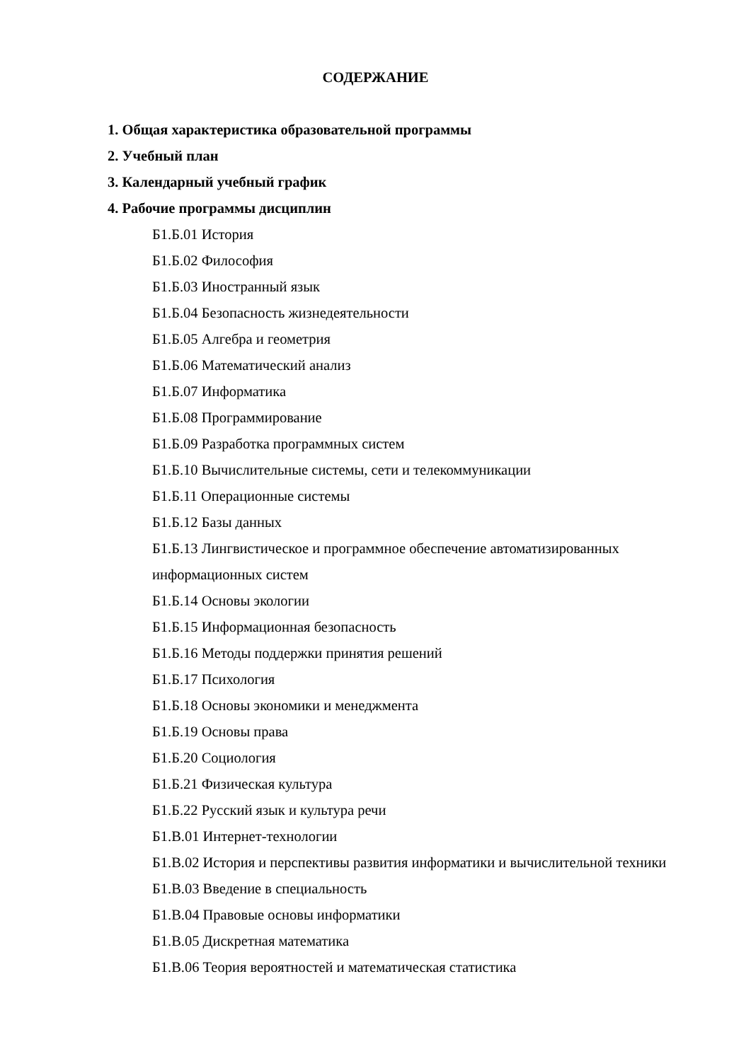СОДЕРЖАНИЕ
1. Общая характеристика образовательной программы
2. Учебный план
3. Календарный учебный график
4. Рабочие программы дисциплин
Б1.Б.01 История
Б1.Б.02 Философия
Б1.Б.03 Иностранный язык
Б1.Б.04 Безопасность жизнедеятельности
Б1.Б.05 Алгебра и геометрия
Б1.Б.06 Математический анализ
Б1.Б.07 Информатика
Б1.Б.08 Программирование
Б1.Б.09 Разработка программных систем
Б1.Б.10 Вычислительные системы, сети и телекоммуникации
Б1.Б.11 Операционные системы
Б1.Б.12 Базы данных
Б1.Б.13 Лингвистическое и программное обеспечение автоматизированных информационных систем
Б1.Б.14 Основы экологии
Б1.Б.15 Информационная безопасность
Б1.Б.16 Методы поддержки принятия решений
Б1.Б.17 Психология
Б1.Б.18 Основы экономики и менеджмента
Б1.Б.19 Основы права
Б1.Б.20 Социология
Б1.Б.21 Физическая культура
Б1.Б.22 Русский язык и культура речи
Б1.В.01 Интернет-технологии
Б1.В.02 История и перспективы развития информатики и вычислительной техники
Б1.В.03 Введение в специальность
Б1.В.04 Правовые основы информатики
Б1.В.05 Дискретная математика
Б1.В.06 Теория вероятностей и математическая статистика